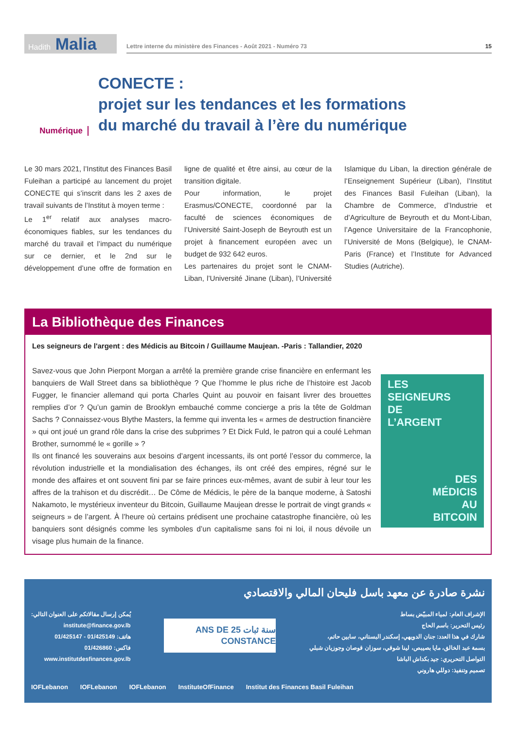Hadith Malia
Lettre interne du ministère des Finances - Août 2021 - Numéro 73 15
Numérique
CONECTE :
projet sur les tendances et les formations
du marché du travail à l’ère du numérique
Le 30 mars 2021, l’Institut des Finances Basil Fuleihan a participé au lancement du projet CONECTE qui s’inscrit dans les 2 axes de travail suivants de l’Institut à moyen terme :
Le 1<sup>er</sup> relatif aux analyses macro-économiques fiables, sur les tendances du marché du travail et l’impact du numérique sur ce dernier, et le 2nd sur le développement d’une offre de formation en ligne de qualité et être ainsi, au cœur de la transition digitale.
Pour information, le projet Erasmus/CONECTE, coordonné par la faculté de sciences économiques de l’Université Saint-Joseph de Beyrouth est un projet à financement européen avec un budget de 932 642 euros.
Les partenaires du projet sont le CNAM-Liban, l’Université Jinane (Liban), l’Université Islamique du Liban, la direction générale de l’Enseignement Supérieur (Liban), l’Institut des Finances Basil Fuleihan (Liban), la Chambre de Commerce, d’Industrie et d’Agriculture de Beyrouth et du Mont-Liban, l’Agence Universitaire de la Francophonie, l’Université de Mons (Belgique), le CNAM-Paris (France) et l’Institute for Advanced Studies (Autriche).
La Bibliothèque des Finances
Les seigneurs de l'argent : des Médicis au Bitcoin / Guillaume Maujean. -Paris : Tallandier, 2020
Savez-vous que John Pierpont Morgan a arrêté la première grande crise financière en enfermant les banquiers de Wall Street dans sa bibliothèque ? Que l’homme le plus riche de l’histoire est Jacob Fugger, le financier allemand qui porta Charles Quint au pouvoir en faisant livrer des brouettes remplies d’or ? Qu’un gamin de Brooklyn embauché comme concierge a pris la tête de Goldman Sachs ? Connaissez-vous Blythe Masters, la femme qui inventa les « armes de destruction financière » qui ont joué un grand rôle dans la crise des subprimes ? Et Dick Fuld, le patron qui a coulé Lehman Brother, surnommé le « gorille » ?
Ils ont financé les souverains aux besoins d’argent incessants, ils ont porté l’essor du commerce, la révolution industrielle et la mondialisation des échanges, ils ont créé des empires, régné sur le monde des affaires et ont souvent fini par se faire princes eux-mêmes, avant de subir à leur tour les affres de la trahison et du discrédit… De Côme de Médicis, le père de la banque moderne, à Satoshi Nakamoto, le mystérieux inventeur du Bitcoin, Guillaume Maujean dresse le portrait de vingt grands « seigneurs » de l’argent. À l’heure où certains prédisent une prochaine catastrophe financière, où les banquiers sont désignés comme les symboles d’un capitalisme sans foi ni loi, il nous dévoile un visage plus humain de la finance.
LES
SEIGNEURS
DE
L’ARGENT
DES
MÉDICIS
AU
BITCOIN
نشرة صادرة عن معهد باسل فليحان المالي والاقتصادي
يُمكن إرسال مقالاتكم على العنوان التالي:
institute@finance.gov.lb
هاتف: 01/425149 - 01/425147
فاكس: 01/426860
www.institutdesfinances.gov.lb
سنة ثبات 25 ANS DE CONSTANCE
الإشراف العام: لمياء المبيّض بساط
رئيس التحرير: باسم الحاج
شارك في هذا العدد: جنان الدويهي، إسكندر البستاني، سابين حاتم،
بسمة عبد الخالق، مايا بصيبص، لينا شوقي، سوزان قوصان وجوزيان شبلي
التواصل التحريري: جيد بكداش الباشا
تصميم وتنفيذ: دوللي هاروني
IOFLebanon IOFLebanon IOFLebanon InstituteOfFinance Institut des Finances Basil Fuleihan